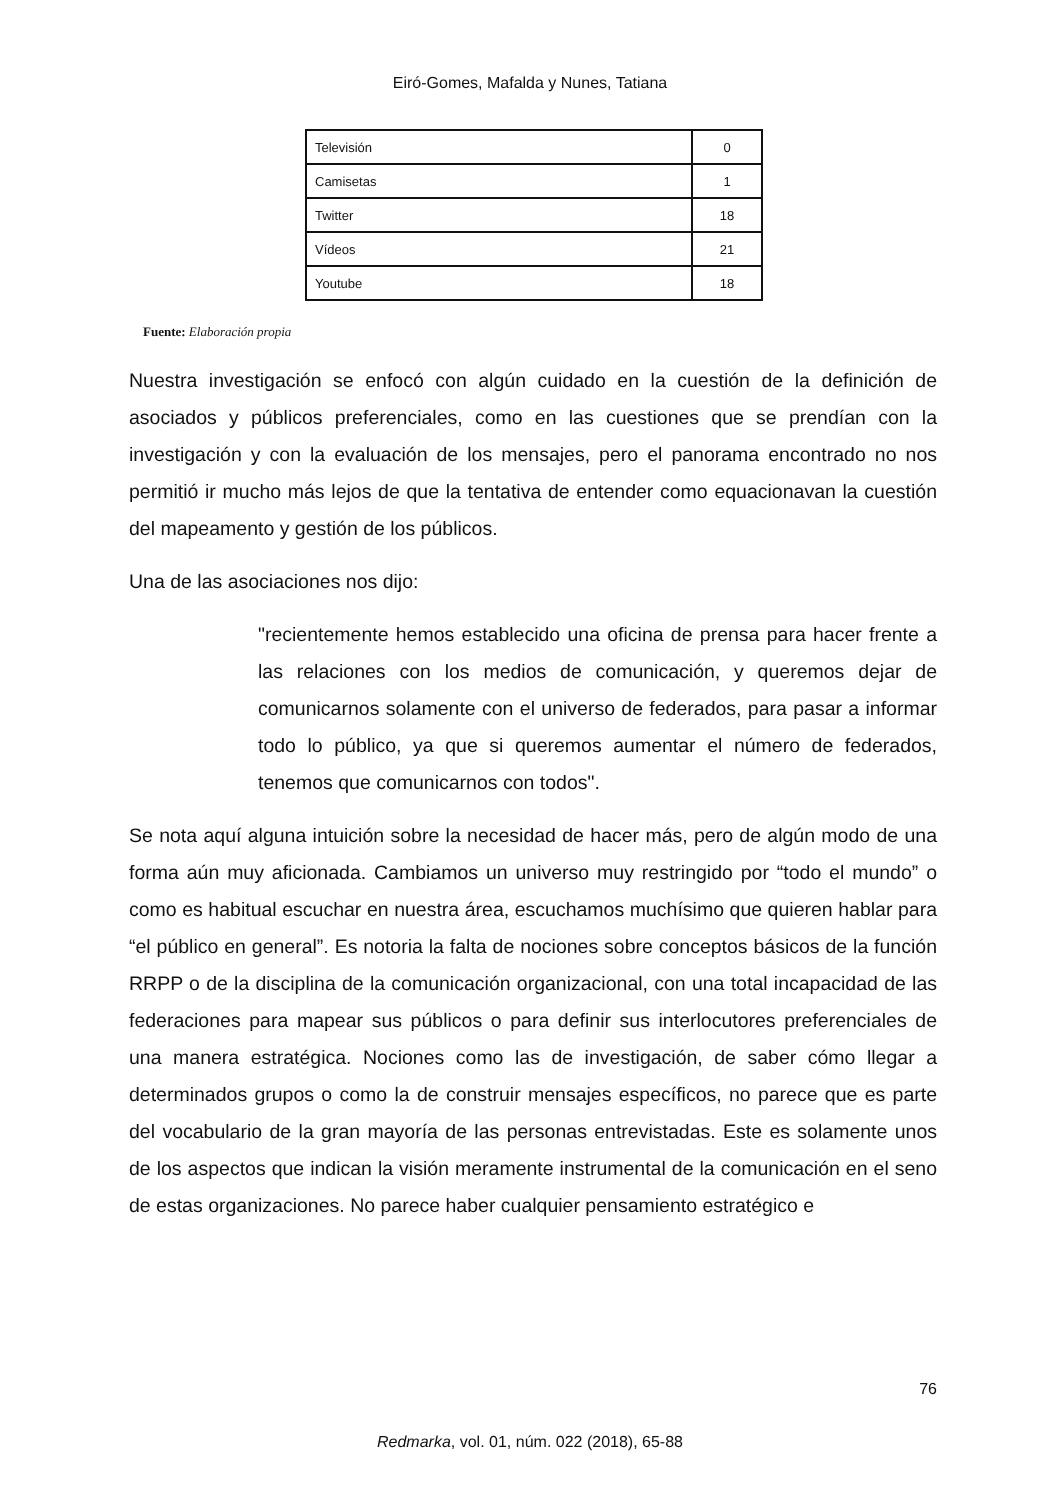Eiró-Gomes, Mafalda y Nunes, Tatiana
| Televisión | 0 |
| Camisetas | 1 |
| Twitter | 18 |
| Vídeos | 21 |
| Youtube | 18 |
Fuente: Elaboración propia
Nuestra investigación se enfocó con algún cuidado en la cuestión de la definición de asociados y públicos preferenciales, como en las cuestiones que se prendían con la investigación y con la evaluación de los mensajes, pero el panorama encontrado no nos permitió ir mucho más lejos de que la tentativa de entender como equacionavan la cuestión del mapeamento y gestión de los públicos.
Una de las asociaciones nos dijo:
"recientemente hemos establecido una oficina de prensa para hacer frente a las relaciones con los medios de comunicación, y queremos dejar de comunicarnos solamente con el universo de federados, para pasar a informar todo lo público, ya que si queremos aumentar el número de federados, tenemos que comunicarnos con todos".
Se nota aquí alguna intuición sobre la necesidad de hacer más, pero de algún modo de una forma aún muy aficionada. Cambiamos un universo muy restringido por “todo el mundo” o como es habitual escuchar en nuestra área, escuchamos muchísimo que quieren hablar para “el público en general”. Es notoria la falta de nociones sobre conceptos básicos de la función RRPP o de la disciplina de la comunicación organizacional, con una total incapacidad de las federaciones para mapear sus públicos o para definir sus interlocutores preferenciales de una manera estratégica. Nociones como las de investigación, de saber cómo llegar a determinados grupos o como la de construir mensajes específicos, no parece que es parte del vocabulario de la gran mayoría de las personas entrevistadas. Este es solamente unos de los aspectos que indican la visión meramente instrumental de la comunicación en el seno de estas organizaciones. No parece haber cualquier pensamiento estratégico e
76
Redmarka, vol. 01, núm. 022 (2018), 65-88